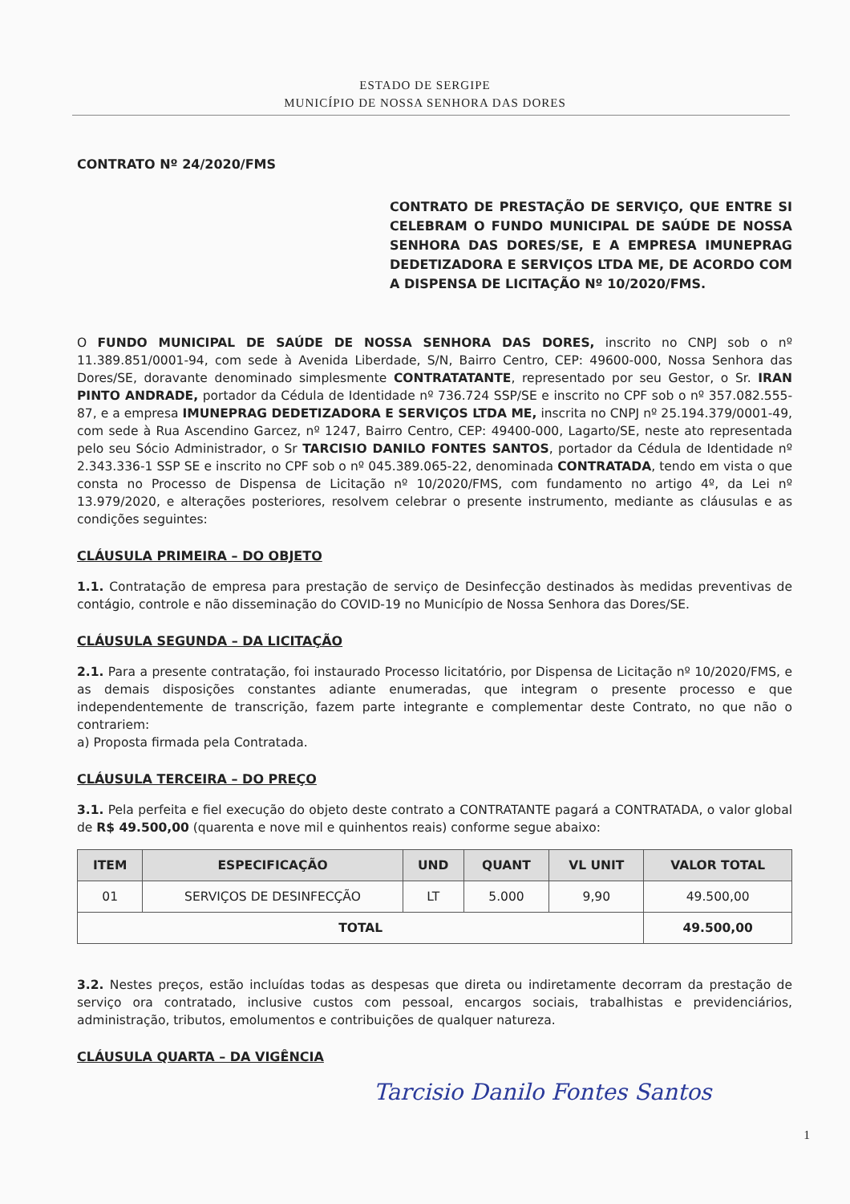ESTADO DE SERGIPE
MUNICÍPIO DE NOSSA SENHORA DAS DORES
CONTRATO Nº 24/2020/FMS
CONTRATO DE PRESTAÇÃO DE SERVIÇO, QUE ENTRE SI CELEBRAM O FUNDO MUNICIPAL DE SAÚDE DE NOSSA SENHORA DAS DORES/SE, E A EMPRESA IMUNEPRAG DEDETIZADORA E SERVIÇOS LTDA ME, DE ACORDO COM A DISPENSA DE LICITAÇÃO Nº 10/2020/FMS.
O FUNDO MUNICIPAL DE SAÚDE DE NOSSA SENHORA DAS DORES, inscrito no CNPJ sob o nº 11.389.851/0001-94, com sede à Avenida Liberdade, S/N, Bairro Centro, CEP: 49600-000, Nossa Senhora das Dores/SE, doravante denominado simplesmente CONTRATATANTE, representado por seu Gestor, o Sr. IRAN PINTO ANDRADE, portador da Cédula de Identidade nº 736.724 SSP/SE e inscrito no CPF sob o nº 357.082.555-87, e a empresa IMUNEPRAG DEDETIZADORA E SERVIÇOS LTDA ME, inscrita no CNPJ nº 25.194.379/0001-49, com sede à Rua Ascendino Garcez, nº 1247, Bairro Centro, CEP: 49400-000, Lagarto/SE, neste ato representada pelo seu Sócio Administrador, o Sr TARCISIO DANILO FONTES SANTOS, portador da Cédula de Identidade nº 2.343.336-1 SSP SE e inscrito no CPF sob o nº 045.389.065-22, denominada CONTRATADA, tendo em vista o que consta no Processo de Dispensa de Licitação nº 10/2020/FMS, com fundamento no artigo 4º, da Lei nº 13.979/2020, e alterações posteriores, resolvem celebrar o presente instrumento, mediante as cláusulas e as condições seguintes:
CLÁUSULA PRIMEIRA – DO OBJETO
1.1. Contratação de empresa para prestação de serviço de Desinfecção destinados às medidas preventivas de contágio, controle e não disseminação do COVID-19 no Município de Nossa Senhora das Dores/SE.
CLÁUSULA SEGUNDA – DA LICITAÇÃO
2.1. Para a presente contratação, foi instaurado Processo licitatório, por Dispensa de Licitação nº 10/2020/FMS, e as demais disposições constantes adiante enumeradas, que integram o presente processo e que independentemente de transcrição, fazem parte integrante e complementar deste Contrato, no que não o contrariem:
a) Proposta firmada pela Contratada.
CLÁUSULA TERCEIRA – DO PREÇO
3.1. Pela perfeita e fiel execução do objeto deste contrato a CONTRATANTE pagará a CONTRATADA, o valor global de R$ 49.500,00 (quarenta e nove mil e quinhentos reais) conforme segue abaixo:
| ITEM | ESPECIFICAÇÃO | UND | QUANT | VL UNIT | VALOR TOTAL |
| --- | --- | --- | --- | --- | --- |
| 01 | SERVIÇOS DE DESINFECÇÃO | LT | 5.000 | 9,90 | 49.500,00 |
| TOTAL | | | | | 49.500,00 |
3.2. Nestes preços, estão incluídas todas as despesas que direta ou indiretamente decorram da prestação de serviço ora contratado, inclusive custos com pessoal, encargos sociais, trabalhistas e previdenciários, administração, tributos, emolumentos e contribuições de qualquer natureza.
CLÁUSULA QUARTA – DA VIGÊNCIA
Tarcisio Danilo Fontes Santos
1